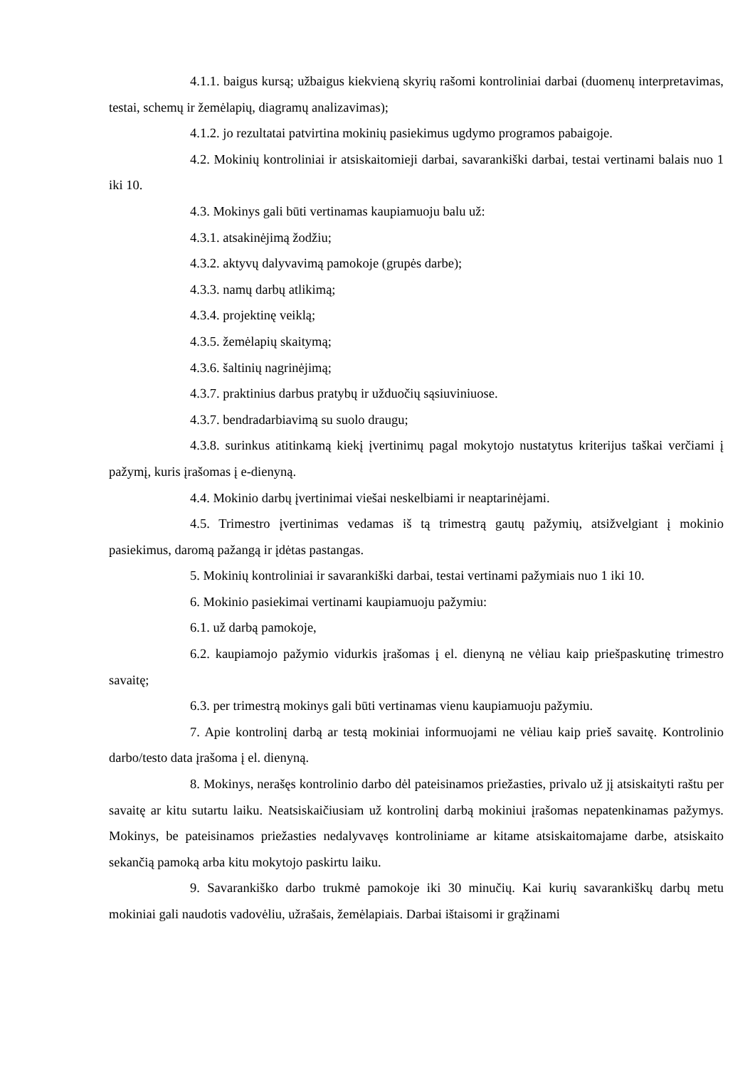4.1.1. baigus kursą; užbaigus kiekvieną skyrių rašomi kontroliniai darbai (duomenų interpretavimas, testai, schemų ir žemėlapių, diagramų analizavimas);
4.1.2. jo rezultatai patvirtina mokinių pasiekimus ugdymo programos pabaigoje.
4.2. Mokinių kontroliniai ir atsiskaitomieji darbai, savarankiški darbai, testai vertinami balais nuo 1 iki 10.
4.3. Mokinys gali būti vertinamas kaupiamuoju balu už:
4.3.1. atsakinėjimą žodžiu;
4.3.2. aktyvų dalyvavimą pamokoje (grupės darbe);
4.3.3. namų darbų atlikimą;
4.3.4. projektinę veiklą;
4.3.5. žemėlapių skaitymą;
4.3.6. šaltinių nagrinėjimą;
4.3.7. praktinius darbus pratybų ir užduočių sąsiuviniuose.
4.3.7. bendradarbiavimą su suolo draugu;
4.3.8. surinkus atitinkamą kiekį įvertinimų pagal mokytojo nustatytus kriterijus taškai verčiami į pažymį, kuris įrašomas į e-dienyną.
4.4. Mokinio darbų įvertinimai viešai neskelbiami ir neaptarinėjami.
4.5. Trimestro įvertinimas vedamas iš tą trimestrą gautų pažymių, atsižvelgiant į mokinio pasiekimus, daromą pažangą ir įdėtas pastangas.
5. Mokinių kontroliniai ir savarankiški darbai, testai vertinami pažymiais nuo 1 iki 10.
6. Mokinio pasiekimai vertinami kaupiamuoju pažymiu:
6.1. už darbą pamokoje,
6.2. kaupiamojo pažymio vidurkis įrašomas į el. dienyną ne vėliau kaip priešpaskutinę trimestro savaitę;
6.3. per trimestrą mokinys gali būti vertinamas vienu kaupiamuoju pažymiu.
7. Apie kontrolinį darbą ar testą mokiniai informuojami ne vėliau kaip prieš savaitę. Kontrolinio darbo/testo data įrašoma į el. dienyną.
8. Mokinys, nerašęs kontrolinio darbo dėl pateisinamos priežasties, privalo už jį atsiskaityti raštu per savaitę ar kitu sutartu laiku. Neatsiskaičiusiam už kontrolinį darbą mokiniui įrašomas nepatenkinamas pažymys. Mokinys, be pateisinamos priežasties nedalyvavęs kontroliniame ar kitame atsiskaitomajame darbe, atsiskaito sekančią pamoką arba kitu mokytojo paskirtu laiku.
9. Savarankiško darbo trukmė pamokoje iki 30 minučių. Kai kurių savarankiškų darbų metu mokiniai gali naudotis vadovėliu, užrašais, žemėlapiais. Darbai ištaisomi ir grąžinami